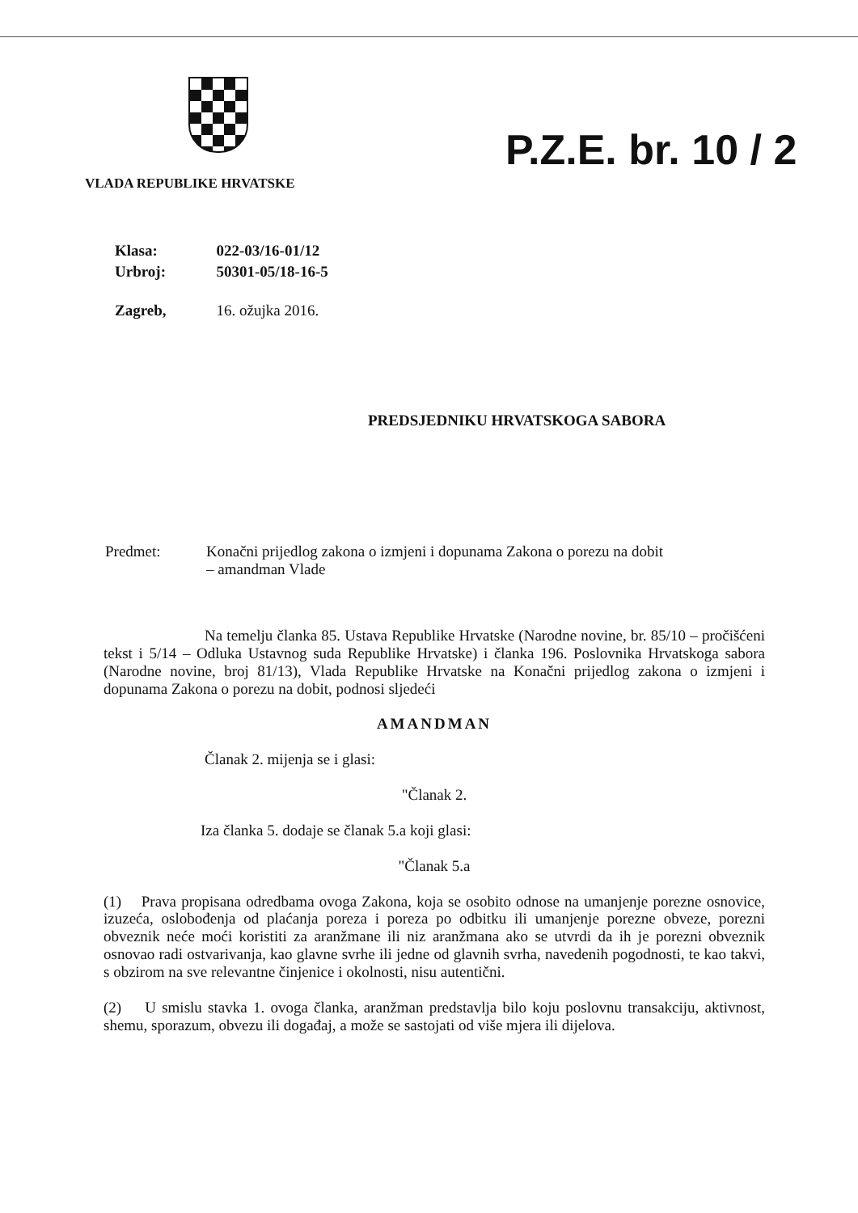VLADA REPUBLIKE HRVATSKE
P.Z.E. br. 10 / 2
| Klasa: | 022-03/16-01/12 |
| Urbroj: | 50301-05/18-16-5 |
| Zagreb, | 16. ožujka 2016. |
PREDSJEDNIKU HRVATSKOGA SABORA
Predmet: Konačni prijedlog zakona o izmjeni i dopunama Zakona o porezu na dobit
– amandman Vlade
Na temelju članka 85. Ustava Republike Hrvatske (Narodne novine, br. 85/10 – pročišćeni tekst i 5/14 – Odluka Ustavnog suda Republike Hrvatske) i članka 196. Poslovnika Hrvatskoga sabora (Narodne novine, broj 81/13), Vlada Republike Hrvatske na Konačni prijedlog zakona o izmjeni i dopunama Zakona o porezu na dobit, podnosi sljedeći
AMANDMAN
Članak 2. mijenja se i glasi:
"Članak 2.
Iza članka 5. dodaje se članak 5.a koji glasi:
"Članak 5.a
(1) Prava propisana odredbama ovoga Zakona, koja se osobito odnose na umanjenje porezne osnovice, izuzeća, oslobođenja od plaćanja poreza i poreza po odbitku ili umanjenje porezne obveze, porezni obveznik neće moći koristiti za aranžmane ili niz aranžmana ako se utvrdi da ih je porezni obveznik osnovao radi ostvarivanja, kao glavne svrhe ili jedne od glavnih svrha, navedenih pogodnosti, te kao takvi, s obzirom na sve relevantne činjenice i okolnosti, nisu autentični.
(2) U smislu stavka 1. ovoga članka, aranžman predstavlja bilo koju poslovnu transakciju, aktivnost, shemu, sporazum, obvezu ili događaj, a može se sastojati od više mjera ili dijelova.